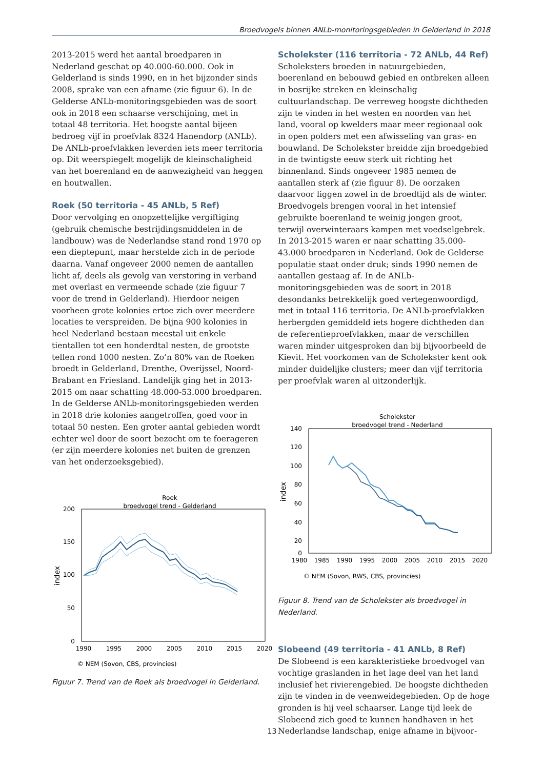Broedvogels binnen ANLb-monitoringsgebieden in Gelderland in 2018
2013-2015 werd het aantal broedparen in Nederland geschat op 40.000-60.000. Ook in Gelderland is sinds 1990, en in het bijzonder sinds 2008, sprake van een afname (zie figuur 6). In de Gelderse ANLb-monitoringsgebieden was de soort ook in 2018 een schaarse verschijning, met in totaal 48 territoria. Het hoogste aantal bijeen bedroeg vijf in proefvlak 8324 Hanendorp (ANLb). De ANLb-proefvlakken leverden iets meer territoria op. Dit weerspiegelt mogelijk de kleinschaligheid van het boerenland en de aanwezigheid van heggen en houtwallen.
Roek (50 territoria - 45 ANLb, 5 Ref)
Door vervolging en onopzettelijke vergiftiging (gebruik chemische bestrijdingsmiddelen in de landbouw) was de Nederlandse stand rond 1970 op een dieptepunt, maar herstelde zich in de periode daarna. Vanaf ongeveer 2000 nemen de aantallen licht af, deels als gevolg van verstoring in verband met overlast en vermeende schade (zie figuur 7 voor de trend in Gelderland). Hierdoor neigen voorheen grote kolonies ertoe zich over meerdere locaties te verspreiden. De bijna 900 kolonies in heel Nederland bestaan meestal uit enkele tientallen tot een honderdtal nesten, de grootste tellen rond 1000 nesten. Zo’n 80% van de Roeken broedt in Gelderland, Drenthe, Overijssel, Noord-Brabant en Friesland. Landelijk ging het in 2013-2015 om naar schatting 48.000-53.000 broedparen. In de Gelderse ANLb-monitoringsgebieden werden in 2018 drie kolonies aangetroffen, goed voor in totaal 50 nesten. Een groter aantal gebieden wordt echter wel door de soort bezocht om te foerageren (er zijn meerdere kolonies net buiten de grenzen van het onderzoeksgebied).
Roek
broedvogel trend - Gelderland
200
150
100
50
0
index
1990
1995
2000
2005
2010
2015
2020
© NEM (Sovon, CBS, provincies)
Figuur 7. Trend van de Roek als broedvogel in Gelderland.
Scholekster (116 territoria - 72 ANLb, 44 Ref)
Scholeksters broeden in natuurgebieden, boerenland en bebouwd gebied en ontbreken alleen in bosrijke streken en kleinschalig cultuurlandschap. De verreweg hoogste dichtheden zijn te vinden in het westen en noorden van het land, vooral op kwelders maar meer regionaal ook in open polders met een afwisseling van gras- en bouwland. De Scholekster breidde zijn broedgebied in de twintigste eeuw sterk uit richting het binnenland. Sinds ongeveer 1985 nemen de aantallen sterk af (zie figuur 8). De oorzaken daarvoor liggen zowel in de broedtijd als de winter. Broedvogels brengen vooral in het intensief gebruikte boerenland te weinig jongen groot, terwijl overwinteraars kampen met voedselgebrek. In 2013-2015 waren er naar schatting 35.000-43.000 broedparen in Nederland. Ook de Gelderse populatie staat onder druk; sinds 1990 nemen de aantallen gestaag af. In de ANLb-monitoringsgebieden was de soort in 2018 desondanks betrekkelijk goed vertegenwoordigd, met in totaal 116 territoria. De ANLb-proefvlakken herbergden gemiddeld iets hogere dichtheden dan de referentieproefvlakken, maar de verschillen waren minder uitgesproken dan bij bijvoorbeeld de Kievit. Het voorkomen van de Scholekster kent ook minder duidelijke clusters; meer dan vijf territoria per proefvlak waren al uitzonderlijk.
Scholekster
broedvogel trend - Nederland
140
120
100
80
60
40
20
0
index
1980
1985
1990
1995
2000
2005
2010
2015
2020
© NEM (Sovon, RWS, CBS, provincies)
Figuur 8. Trend van de Scholekster als broedvogel in Nederland.
Slobeend (49 territoria - 41 ANLb, 8 Ref)
De Slobeend is een karakteristieke broedvogel van vochtige graslanden in het lage deel van het land inclusief het rivierengebied. De hoogste dichtheden zijn te vinden in de veenweidegebieden. Op de hoge gronden is hij veel schaarser. Lange tijd leek de Slobeend zich goed te kunnen handhaven in het Nederlandse landschap, enige afname in bijvoor-
13